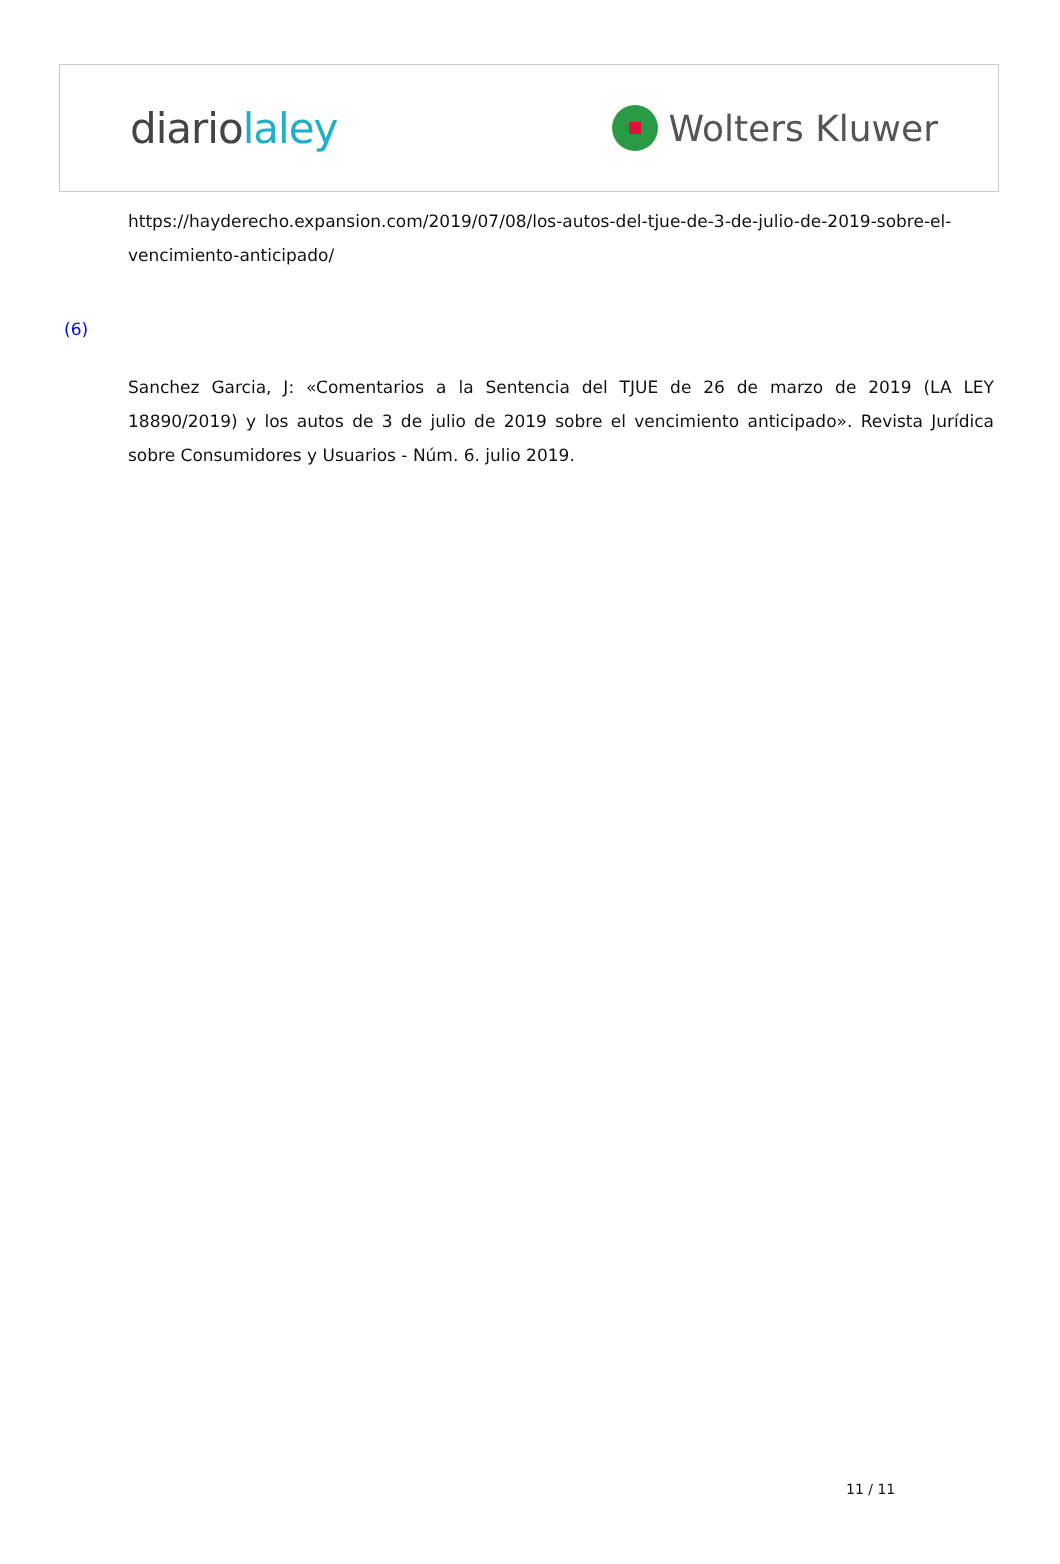diariolaley
Wolters Kluwer
https://hayderecho.expansion.com/2019/07/08/los-autos-del-tjue-de-3-de-julio-de-2019-sobre-el-vencimiento-anticipado/
(6)
Sanchez Garcia, J: «Comentarios a la Sentencia del TJUE de 26 de marzo de 2019 (LA LEY 18890/2019) y los autos de 3 de julio de 2019 sobre el vencimiento anticipado». Revista Jurídica sobre Consumidores y Usuarios - Núm. 6. julio 2019.
11 / 11